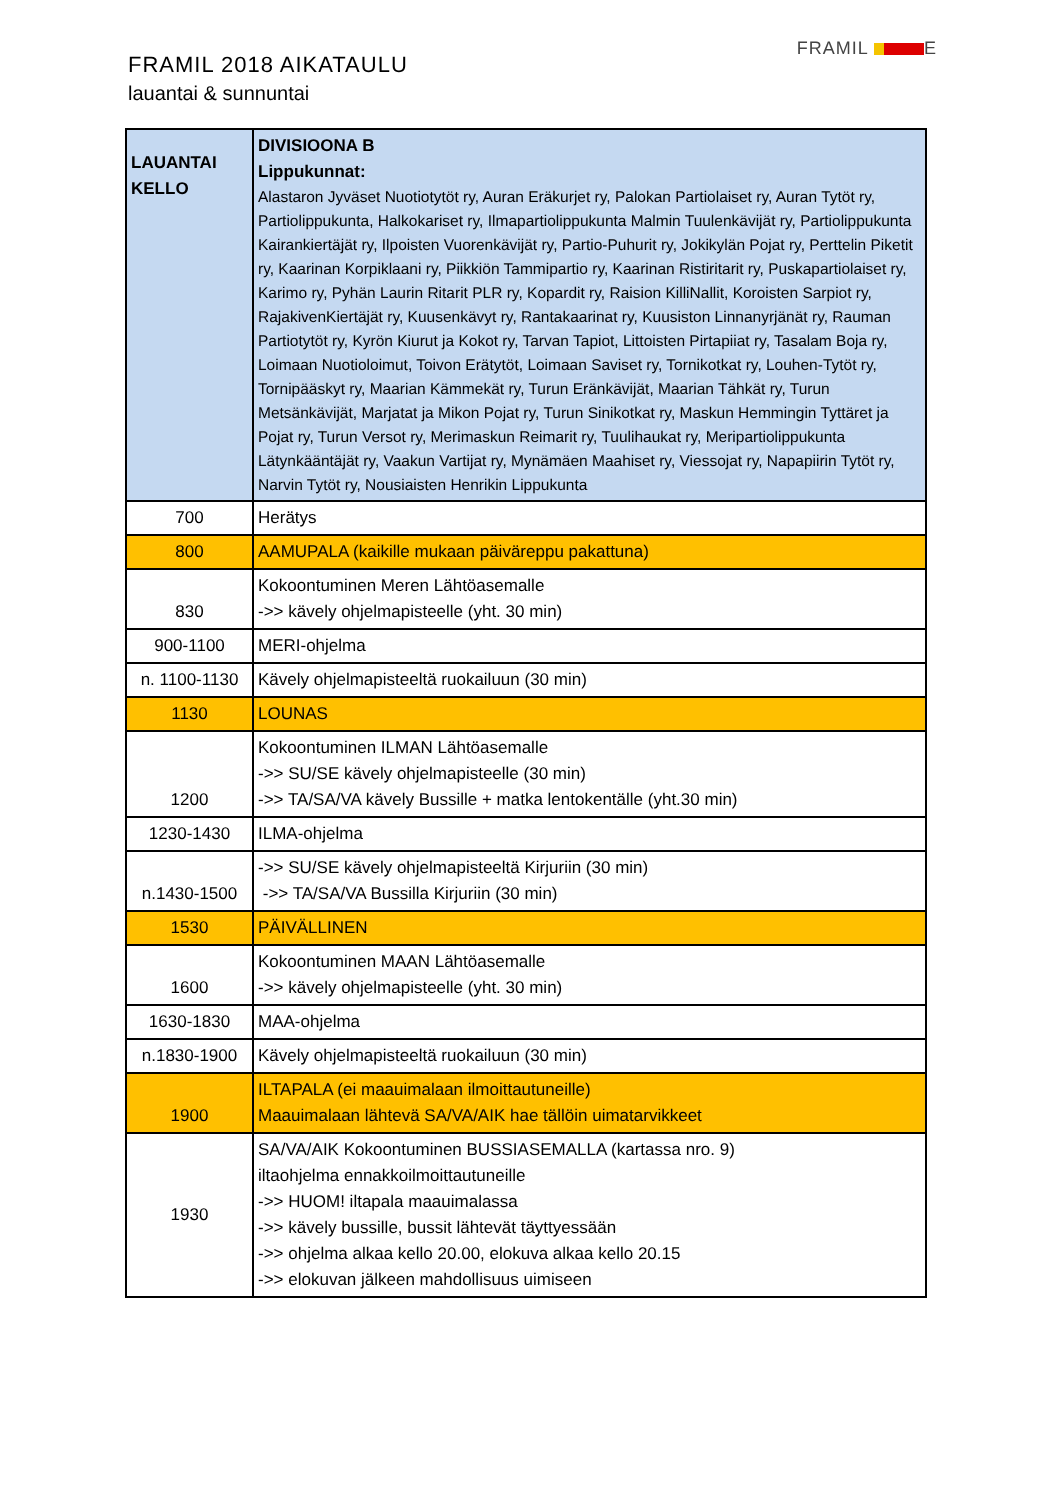FRAMIL 2018 AIKATAULU
lauantai & sunnuntai
FRAMIL E
| LAUANTAI KELLO | DIVISIOONA B Lippukunnat: Alastaron Jyväset Nuotiotytöt ry, Auran Eräkurjet ry, Palokan Partiolaiset ry, Auran Tytöt ry, Partiolippukunta, Halkokariset ry, Ilmapartiolippukunta Malmin Tuulenkävijät ry, Partiolippukunta Kairankiertäjät ry, Ilpoisten Vuorenkävijät ry, Partio-Puhurit ry, Jokikylän Pojat ry, Perttelin Piketit ry, Kaarinan Korpiklaani ry, Piikkiön Tammipartio ry, Kaarinan Ristiritarit ry, Puskapartiolaiset ry, Karimo ry, Pyhän Laurin Ritarit PLR ry, Kopardit ry, Raision KilliNallit, Koroisten Sarpiot ry, RajakivenKiertäjät ry, Kuusenkävyt ry, Rantakaarinat ry, Kuusiston Linnanyrjänät ry, Rauman Partiotytöt ry, Kyrön Kiurut ja Kokot ry, Tarvan Tapiot, Littoisten Pirtapiiat ry, Tasalam Boja ry, Loimaan Nuotioloimut, Toivon Erätytöt, Loimaan Saviset ry, Tornikotkat ry, Louhen-Tytöt ry, Tornipääskyt ry, Maarian Kämmekät ry, Turun Eränkävijät, Maarian Tähkät ry, Turun Metsänkävijät, Marjatat ja Mikon Pojat ry, Turun Sinikotkat ry, Maskun Hemmingin Tyttäret ja Pojat ry, Turun Versot ry, Merimaskun Reimarit ry, Tuulihaukat ry, Meripartiolippukunta Lätynkääntäjät ry, Vaakun Vartijat ry, Mynämäen Maahiset ry, Viessojat ry, Napapiirin Tytöt ry, Narvin Tytöt ry, Nousiaisten Henrikin Lippukunta |
| 700 | Herätys |
| 800 | AAMUPALA (kaikille mukaan päiväreppu pakattuna) |
| 830 | Kokoontuminen Meren Lähtöasemalle ->> kävely ohjelmapisteelle (yht. 30 min) |
| 900-1100 | MERI-ohjelma |
| n. 1100-1130 | Kävely ohjelmapisteeltä ruokailuun (30 min) |
| 1130 | LOUNAS |
| 1200 | Kokoontuminen ILMAN Lähtöasemalle ->> SU/SE kävely ohjelmapisteelle (30 min) ->> TA/SA/VA kävely Bussille + matka lentokentälle (yht.30 min) |
| 1230-1430 | ILMA-ohjelma |
| n.1430-1500 | ->> SU/SE kävely ohjelmapisteeltä Kirjuriin (30 min) ->> TA/SA/VA Bussilla Kirjuriin (30 min) |
| 1530 | PÄIVÄLLINEN |
| 1600 | Kokoontuminen MAAN Lähtöasemalle ->> kävely ohjelmapisteelle (yht. 30 min) |
| 1630-1830 | MAA-ohjelma |
| n.1830-1900 | Kävely ohjelmapisteeltä ruokailuun (30 min) |
| 1900 | ILTAPALA (ei maauimalaan ilmoittautuneille) Maauimalaan lähtevä SA/VA/AIK hae tällöin uimatarvikkeet |
| 1930 | SA/VA/AIK Kokoontuminen BUSSIASEMALLA (kartassa nro. 9) iltaohjelma ennakkoilmoittautuneille ->> HUOM! iltapala maauimalassa ->> kävely bussille, bussit lähtevät täyttyessään ->> ohjelma alkaa kello 20.00, elokuva alkaa kello 20.15 ->> elokuvan jälkeen mahdollisuus uimiseen |